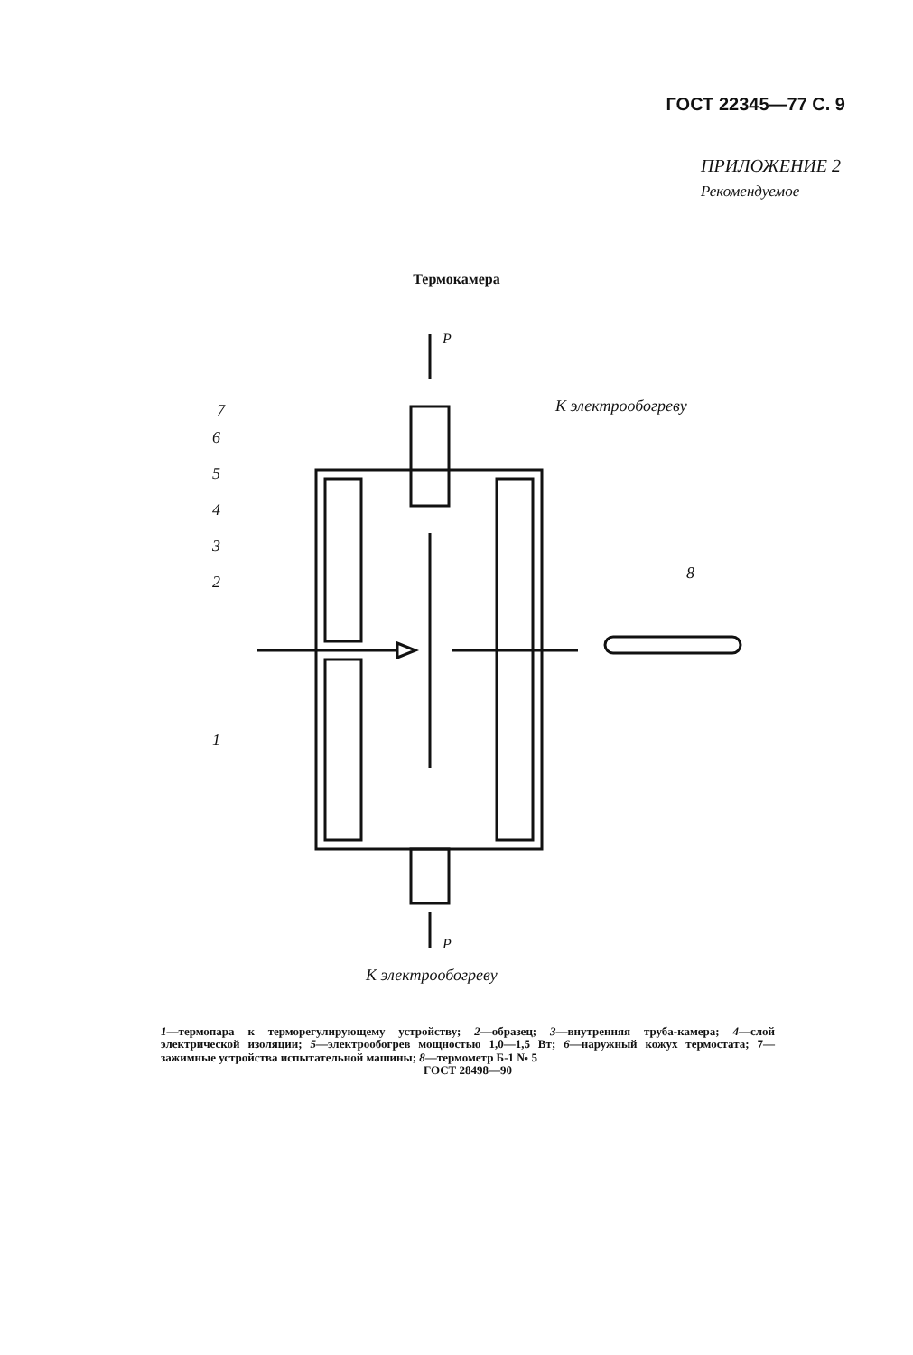ГОСТ 22345—77 С. 9
ПРИЛОЖЕНИЕ 2
Рекомендуемое
Термокамера
P
P
7
6
5
4
3
2
1
8
К электрообогреву
К электрообогреву
1—термопара к терморегулирующему устройству; 2—образец; 3—внутренняя труба-камера; 4—слой электрической изоляции; 5—электрообогрев мощностью 1,0—1,5 Вт; 6—наружный кожух термостата; 7—зажимные устройства испытательной машины; 8—термометр Б-1 № 5
ГОСТ 28498—90